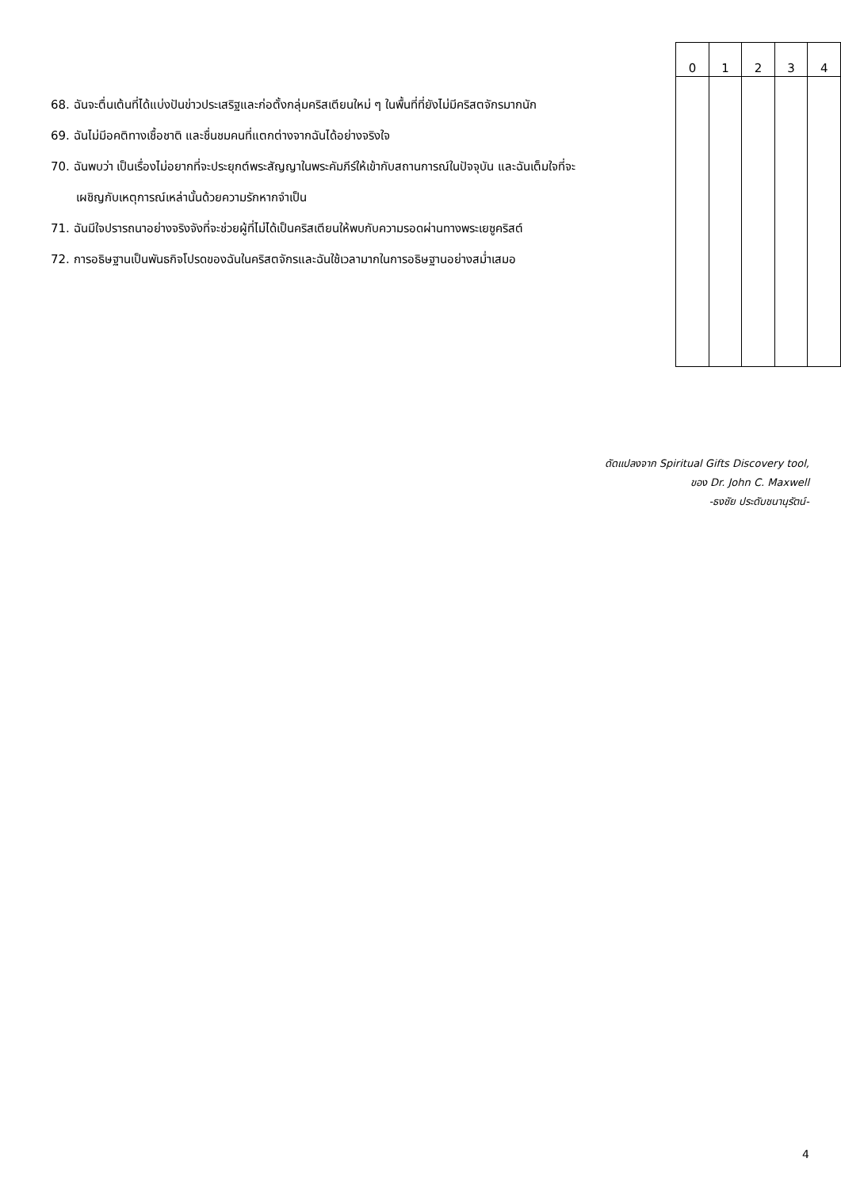68. ฉันจะตื่นเต้นที่ได้แบ่งปันข่าวประเสริฐและก่อตั้งกลุ่มคริสเตียนใหม่ ๆ ในพื้นที่ที่ยังไม่มีคริสตจักรมากนัก
69. ฉันไม่มีอคติทางเชื้อชาติ และชื่นชมคนที่แตกต่างจากฉันได้อย่างจริงใจ
70. ฉันพบว่า เป็นเรื่องไม่อยากที่จะประยุกต์พระสัญญาในพระคัมภีร์ให้เข้ากับสถานการณ์ในปัจจุบัน และฉันเต็มใจที่จะเผชิญกับเหตุการณ์เหล่านั้นด้วยความรักหากจำเป็น
71. ฉันมีใจปรารถนาอย่างจริงจังที่จะช่วยผู้ที่ไม่ได้เป็นคริสเตียนให้พบกับความรอดผ่านทางพระเยซูคริสต์
72. การอธิษฐานเป็นพันธกิจโปรดของฉันในคริสตจักรและฉันใช้เวลามากในการอธิษฐานอย่างสม่ำเสมอ
| 0 | 1 | 2 | 3 | 4 |
| --- | --- | --- | --- | --- |
ดัดแปลงจาก Spiritual Gifts Discovery tool,
ของ Dr. John C. Maxwell
-ธงชัย ประดับชนานุรัตน์-
4